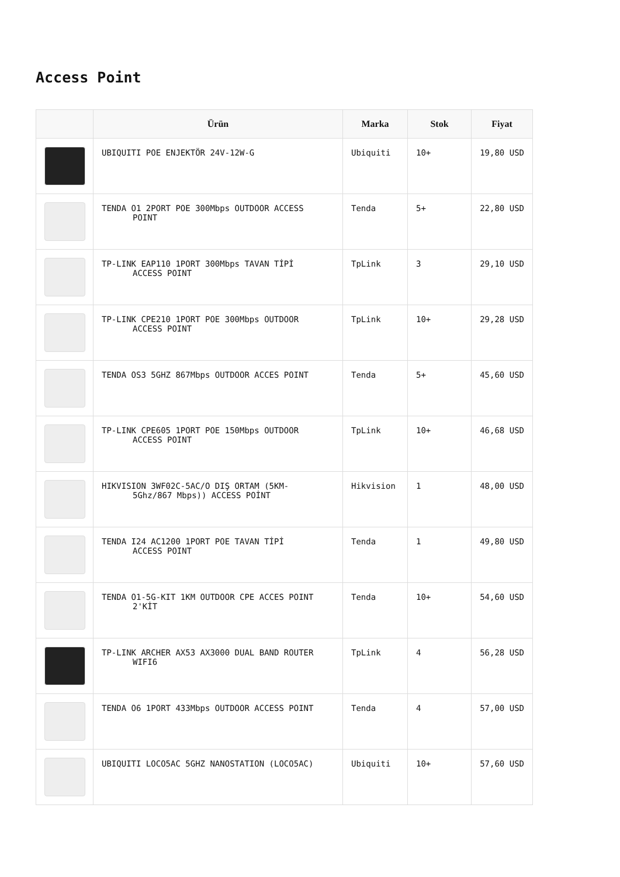Access Point
| | Ürün | Marka | Stok | Fiyat |
| --- | --- | --- | --- | --- |
| | UBIQUITI POE ENJEKTÖR 24V-12W-G | Ubiquiti | 10+ | 19,80 USD |
| | TENDA O1 2PORT POE 300Mbps OUTDOOR ACCESS POINT | Tenda | 5+ | 22,80 USD |
| | TP-LINK EAP110 1PORT 300Mbps TAVAN TİPİ ACCESS POINT | TpLink | 3 | 29,10 USD |
| | TP-LINK CPE210 1PORT POE 300Mbps OUTDOOR ACCESS POINT | TpLink | 10+ | 29,28 USD |
| | TENDA OS3 5GHZ 867Mbps OUTDOOR ACCES POINT | Tenda | 5+ | 45,60 USD |
| | TP-LINK CPE605 1PORT POE 150Mbps OUTDOOR ACCESS POINT | TpLink | 10+ | 46,68 USD |
| | HIKVISION 3WF02C-5AC/O DIŞ ORTAM (5KM- 5Ghz/867 Mbps)) ACCESS POİNT | Hikvision | 1 | 48,00 USD |
| | TENDA I24 AC1200 1PORT POE TAVAN TİPİ ACCESS POINT | Tenda | 1 | 49,80 USD |
| | TENDA O1-5G-KIT 1KM OUTDOOR CPE ACCES POINT 2'KİT | Tenda | 10+ | 54,60 USD |
| | TP-LINK ARCHER AX53 AX3000 DUAL BAND ROUTER WIFI6 | TpLink | 4 | 56,28 USD |
| | TENDA O6 1PORT 433Mbps OUTDOOR ACCESS POINT | Tenda | 4 | 57,00 USD |
| | UBIQUITI LOCO5AC 5GHZ NANOSTATION (LOCO5AC) | Ubiquiti | 10+ | 57,60 USD |